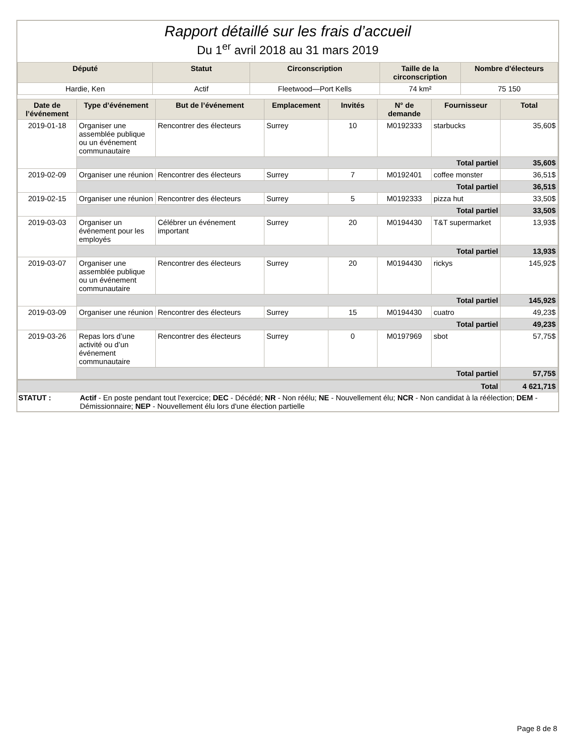Rapport détaillé sur les frais d’accueil
Du 1<sup>er</sup> avril 2018 au 31 mars 2019
| Député | Statut | Circonscription | Taille de la circonscription | Nombre d'électeurs |
| --- | --- | --- | --- | --- |
| Hardie, Ken | Actif | Fleetwood—Port Kells | 74 km² | 75 150 |
| Date de l’événement | Type d’événement | But de l’événement | Emplacement | Invités | N° de demande | Fournisseur | Total |
| --- | --- | --- | --- | --- | --- | --- | --- |
| 2019-01-18 | Organiser une assemblée publique ou un événement communautaire | Rencontrer des électeurs | Surrey | 10 | M0192333 | starbucks | 35,60$ |
| | Total partiel | | | | | | 35,60$ |
| 2019-02-09 | Organiser une réunion | Rencontrer des électeurs | Surrey | 7 | M0192401 | coffee monster | 36,51$ |
| | Total partiel | | | | | | 36,51$ |
| 2019-02-15 | Organiser une réunion | Rencontrer des électeurs | Surrey | 5 | M0192333 | pizza hut | 33,50$ |
| | Total partiel | | | | | | 33,50$ |
| 2019-03-03 | Organiser un événement pour les employés | Célébrer un événement important | Surrey | 20 | M0194430 | T&T supermarket | 13,93$ |
| | Total partiel | | | | | | 13,93$ |
| 2019-03-07 | Organiser une assemblée publique ou un événement communautaire | Rencontrer des électeurs | Surrey | 20 | M0194430 | rickys | 145,92$ |
| | Total partiel | | | | | | 145,92$ |
| 2019-03-09 | Organiser une réunion | Rencontrer des électeurs | Surrey | 15 | M0194430 | cuatro | 49,23$ |
| | Total partiel | | | | | | 49,23$ |
| 2019-03-26 | Repas lors d’une activité ou d’un événement communautaire | Rencontrer des électeurs | Surrey | 0 | M0197969 | sbot | 57,75$ |
| | Total partiel | | | | | | 57,75$ |
| Total | | | | | | | 4 621,71$ |
| STATUT : | Actif - En poste pendant tout l'exercice; DEC - Décédé; NR - Non réélu; NE - Nouvellement élu; NCR - Non candidat à la réélection; DEM - Démissionnaire; NEP - Nouvellement élu lors d'une élection partielle |
Page 8 de 8